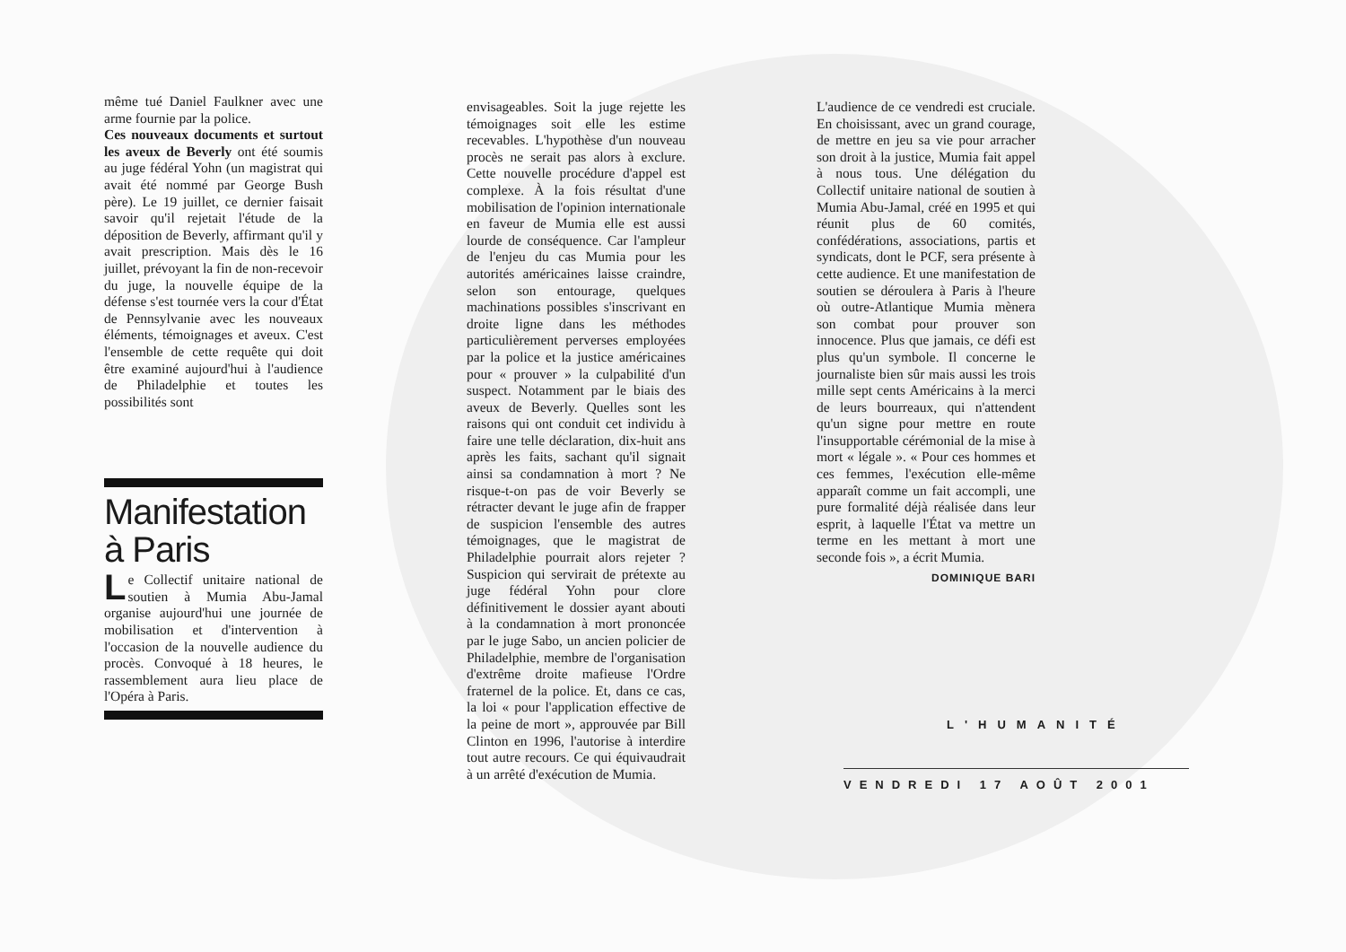même tué Daniel Faulkner avec une arme fournie par la police.
Ces nouveaux documents et surtout les aveux de Beverly ont été soumis au juge fédéral Yohn (un magistrat qui avait été nommé par George Bush père). Le 19 juillet, ce dernier faisait savoir qu'il rejetait l'étude de la déposition de Beverly, affirmant qu'il y avait prescription. Mais dès le 16 juillet, prévoyant la fin de non-recevoir du juge, la nouvelle équipe de la défense s'est tournée vers la cour d'État de Pennsylvanie avec les nouveaux éléments, témoignages et aveux. C'est l'ensemble de cette requête qui doit être examiné aujourd'hui à l'audience de Philadelphie et toutes les possibilités sont
Manifestation à Paris
Le Collectif unitaire national de soutien à Mumia Abu-Jamal organise aujourd'hui une journée de mobilisation et d'intervention à l'occasion de la nouvelle audience du procès. Convoqué à 18 heures, le rassemblement aura lieu place de l'Opéra à Paris.
envisageables. Soit la juge rejette les témoignages soit elle les estime recevables. L'hypothèse d'un nouveau procès ne serait pas alors à exclure. Cette nouvelle procédure d'appel est complexe. À la fois résultat d'une mobilisation de l'opinion internationale en faveur de Mumia elle est aussi lourde de conséquence. Car l'ampleur de l'enjeu du cas Mumia pour les autorités américaines laisse craindre, selon son entourage, quelques machinations possibles s'inscrivant en droite ligne dans les méthodes particulièrement perverses employées par la police et la justice américaines pour « prouver » la culpabilité d'un suspect. Notamment par le biais des aveux de Beverly. Quelles sont les raisons qui ont conduit cet individu à faire une telle déclaration, dix-huit ans après les faits, sachant qu'il signait ainsi sa condamnation à mort ? Ne risque-t-on pas de voir Beverly se rétracter devant le juge afin de frapper de suspicion l'ensemble des autres témoignages, que le magistrat de Philadelphie pourrait alors rejeter ? Suspicion qui servirait de prétexte au juge fédéral Yohn pour clore définitivement le dossier ayant abouti à la condamnation à mort prononcée par le juge Sabo, un ancien policier de Philadelphie, membre de l'organisation d'extrême droite mafieuse l'Ordre fraternel de la police. Et, dans ce cas, la loi « pour l'application effective de la peine de mort », approuvée par Bill Clinton en 1996, l'autorise à interdire tout autre recours. Ce qui équivaudrait à un arrêté d'exécution de Mumia.
L'audience de ce vendredi est cruciale. En choisissant, avec un grand courage, de mettre en jeu sa vie pour arracher son droit à la justice, Mumia fait appel à nous tous. Une délégation du Collectif unitaire national de soutien à Mumia Abu-Jamal, créé en 1995 et qui réunit plus de 60 comités, confédérations, associations, partis et syndicats, dont le PCF, sera présente à cette audience. Et une manifestation de soutien se déroulera à Paris à l'heure où outre-Atlantique Mumia mènera son combat pour prouver son innocence. Plus que jamais, ce défi est plus qu'un symbole. Il concerne le journaliste bien sûr mais aussi les trois mille sept cents Américains à la merci de leurs bourreaux, qui n'attendent qu'un signe pour mettre en route l'insupportable cérémonial de la mise à mort « légale ». « Pour ces hommes et ces femmes, l'exécution elle-même apparaît comme un fait accompli, une pure formalité déjà réalisée dans leur esprit, à laquelle l'État va mettre un terme en les mettant à mort une seconde fois », a écrit Mumia.
DOMINIQUE BARI
L'HUMANITÉ
VENDREDI 17 AOÛT 2001